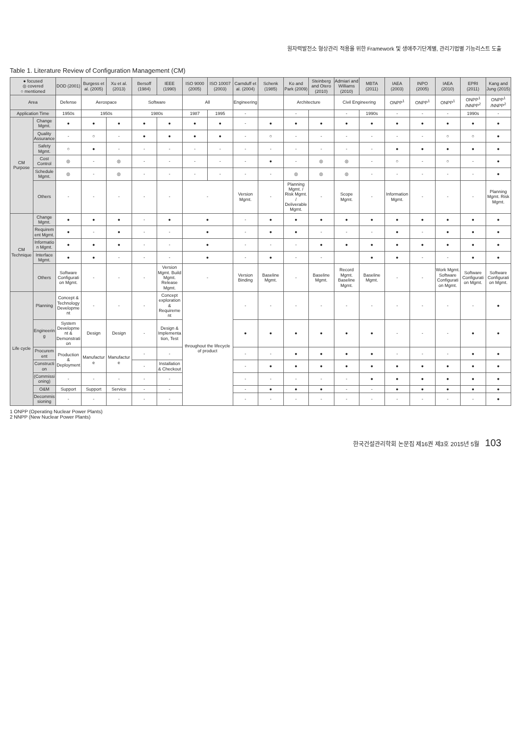원자력발전소 형상관리 적용을 위한 Framework 및 생애주기단계별, 관리기법별 기능리스트 도출
Table 1. Literature Review of Configuration Management (CM)
| ● focused ◎ covered ○ mentioned | | DOD (2001) | Burgess et al. (2005) | Xu et al. (2013) | Bersoff (1984) | IEEE (1990) | ISO 9000 (2005) | ISO 10007 (2003) | Carnduff et al. (2004) | Schenk (1985) | Ko and Park (2009) | Steinberg and Otero (2010) | Admiari and Williams (2010) | MBTA (2011) | IAEA (2003) | INPO (2005) | IAEA (2010) | EPRI (2011) | Kang and Jung (2015) |
| --- | --- | --- | --- | --- | --- | --- | --- | --- | --- | --- | --- | --- | --- | --- | --- | --- | --- | --- | --- |
| Area | | Defense | Aerospace | | Software | | All | | Engineering | | Architecture | | Civil Engineering | | ONPP<sup>1</sup> | ONPP<sup>1</sup> | ONPP<sup>1</sup> | ONPP<sup>1</sup> /NNPP<sup>2</sup> | ONPP<sup>1</sup> /NNPP<sup>2</sup> |
| Application Time | | 1950s | 1950s | | 1980s | | 1987 | 1995 | - | | - | | - | 1990s | - | - | - | 1990s | - |
| CM Purpose | Change Mgmt. | ● | ● | ● | ● | ● | ● | ● | - | ● | ● | ● | ● | ● | ● | ● | ● | ● | ● |
| | Quality Assurance | - | ○ | - | ● | ● | ● | ● | - | ○ | - | - | - | - | - | - | ○ | ○ | ● |
| | Safety Mgmt. | ○ | ● | - | - | - | - | - | - | - | - | - | - | - | ● | ● | ● | ● | ● |
| | Cost Control | ◎ | - | ◎ | - | - | - | - | - | ● | - | ◎ | ◎ | - | ○ | - | ○ | - | ● |
| | Schedule Mgmt. | ◎ | - | ◎ | - | - | - | - | - | - | ◎ | ◎ | ◎ | - | - | - | - | - | ● |
| | Others | - | - | - | - | - | - | | Version Mgmt. | - | Planning Mgmt. / Risk Mgmt. / Deliverable Mgmt. | - | Scope Mgmt. | - | Information Mgmt. | - | - | - | Planning Mgmt. Risk Mgmt. |
| CM Technique | Change Mgmt. | ● | ● | ● | - | ● | ● | | - | ● | ● | ● | ● | ● | ● | ● | ● | ● | ● |
| | Requirement Mgmt. | ● | - | ● | - | - | ● | | - | ● | ● | - | - | - | ● | - | ● | ● | ● |
| | Information Mgmt. | ● | ● | ● | - | - | ● | | - | - | - | ● | ● | ● | ● | ● | ● | ● | ● |
| | Interface Mgmt. | ● | ● | - | - | - | ● | | - | ● | - | - | | ● | ● | - | - | ● | ● |
| | Others | Software Configuration Mgmt. | - | - | - | Version Mgmt. Build Mgmt. Release Mgmt. | - | | Version Binding | Baseline Mgmt. | - | Baseline Mgmt. | Record Mgmt. Baseline Mgmt. | Baseline Mgmt. | - | - | Work Mgmt. Software Configuration Mgmt. | Software Configuration Mgmt. | Software Configuration Mgmt. |
| Life cycle | Planning | Concept & Technology Development | - | - | - | Concept exploration & Requirement | throughout the lifecycle of product | | - | - | - | - | - | - | - | - | - | - | ● |
| | Engineering | System Development & Demonstration | Design | Design | - | Design & Implementation, Test | | | ● | ● | ● | ● | ● | ● | - | - | - | ● | ● |
| | Procurement | Production & Deployment | Manufacture | Manufacture | - | - | | | - | - | ● | ● | ● | ● | - | - | - | ● | ● |
| | Construction | | | | - | Installation & Checkout | | | - | ● | ● | ● | ● | ● | ● | ● | ● | ● | ● |
| | (Commissioning) | - | - | - | - | - | | | - | - | - | - | - | ● | ● | ● | ● | ● | ● |
| | O&M | Support | Support | Service | - | - | | | - | ● | ● | ● | - | - | ● | ● | ● | ● | ● |
| | Decommissioning | - | - | - | - | - | | | - | - | - | - | - | - | - | - | - | - | ● |
1 ONPP (Operating Nuclear Power Plants)
2 NNPP (New Nuclear Power Plants)
한국건설관리학회 논문집 제16권 제3호 2015년 5월 103